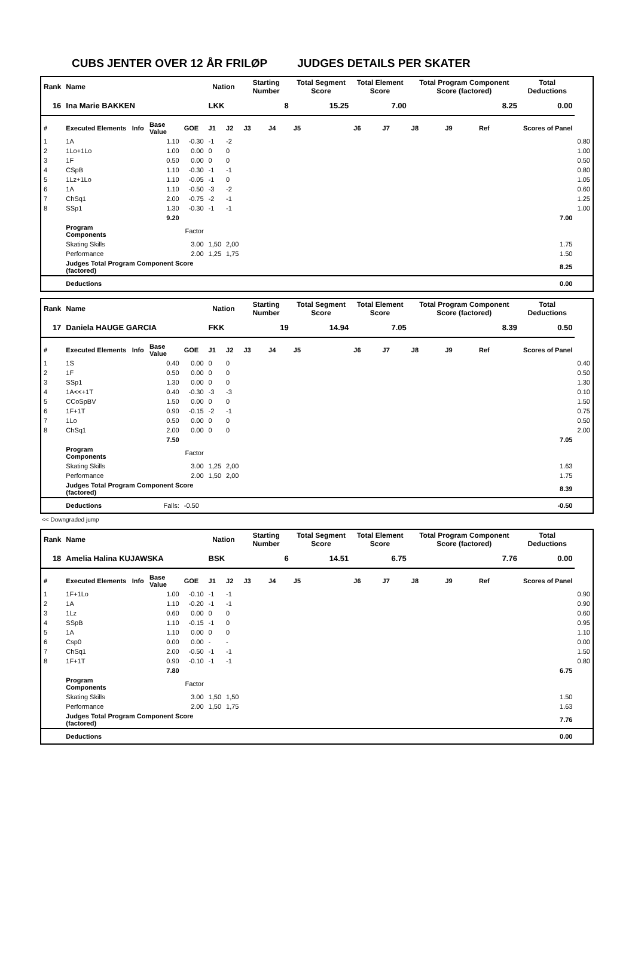CUBS JENTER OVER 12 ÅR FRILØP JUDGES DETAILS PER SKATER
| Rank | Name | | | | Nation | | Starting Number | | Total Segment Score | Total Element Score | | Total Program Component Score (factored) | | | Total Deductions | |
| --- | --- | --- | --- | --- | --- | --- | --- | --- | --- | --- | --- | --- | --- | --- | --- | --- |
| 16 | Ina Marie BAKKEN | | | | LKK | | 8 | | 15.25 | 7.00 | | 8.25 | | | 0.00 | |
| # | Executed Elements | Info | Base Value | GOE | J1 | J2 | J3 | J4 | J5 | J6 | J7 | J8 | J9 | Ref | Scores of Panel | |
| 1 | 1A | | 1.10 | -0.30 | -1 | -2 | | | | | | | | | | 0.80 |
| 2 | 1Lo+1Lo | | 1.00 | 0.00 | 0 | 0 | | | | | | | | | | 1.00 |
| 3 | 1F | | 0.50 | 0.00 | 0 | 0 | | | | | | | | | | 0.50 |
| 4 | CSpB | | 1.10 | -0.30 | -1 | -1 | | | | | | | | | | 0.80 |
| 5 | 1Lz+1Lo | | 1.10 | -0.05 | -1 | 0 | | | | | | | | | | 1.05 |
| 6 | 1A | | 1.10 | -0.50 | -3 | -2 | | | | | | | | | | 0.60 |
| 7 | ChSq1 | | 2.00 | -0.75 | -2 | -1 | | | | | | | | | | 1.25 |
| 8 | SSp1 | | 1.30 | -0.30 | -1 | -1 | | | | | | | | | | 1.00 |
| | | | 9.20 | 7.00 | | | | | | | | | | | | |
| | Program Components | | | Factor | | | | | | | | | | | | |
| | Skating Skills | | | 3.00 | 1,50 | 2,00 | | | | | | | | | 1.75 | |
| | Performance | | | 2.00 | 1,25 | 1,75 | | | | | | | | | 1.50 | |
| | Judges Total Program Component Score (factored) | | | | 8.25 | | | | | | | | | | | |
| | Deductions | | | | 0.00 | | | | | | | | | | | |
| Rank | Name | | | | Nation | | Starting Number | | Total Segment Score | Total Element Score | | Total Program Component Score (factored) | | | Total Deductions | |
| --- | --- | --- | --- | --- | --- | --- | --- | --- | --- | --- | --- | --- | --- | --- | --- | --- |
| 17 | Daniela HAUGE GARCIA | | | | FKK | | 19 | | 14.94 | 7.05 | | 8.39 | | | 0.50 | |
| # | Executed Elements | Info | Base Value | GOE | J1 | J2 | J3 | J4 | J5 | J6 | J7 | J8 | J9 | Ref | Scores of Panel | |
| 1 | 1S | | 0.40 | 0.00 | 0 | 0 | | | | | | | | | | 0.40 |
| 2 | 1F | | 0.50 | 0.00 | 0 | 0 | | | | | | | | | | 0.50 |
| 3 | SSp1 | | 1.30 | 0.00 | 0 | 0 | | | | | | | | | | 1.30 |
| 4 | 1A<<+1T | | 0.40 | -0.30 | -3 | -3 | | | | | | | | | | 0.10 |
| 5 | CCoSpBV | | 1.50 | 0.00 | 0 | 0 | | | | | | | | | | 1.50 |
| 6 | 1F+1T | | 0.90 | -0.15 | -2 | -1 | | | | | | | | | | 0.75 |
| 7 | 1Lo | | 0.50 | 0.00 | 0 | 0 | | | | | | | | | | 0.50 |
| 8 | ChSq1 | | 2.00 | 0.00 | 0 | 0 | | | | | | | | | | 2.00 |
| | | | 7.50 | 7.05 | | | | | | | | | | | | |
| | Program Components | | | Factor | | | | | | | | | | | | |
| | Skating Skills | | | 3.00 | 1,25 | 2,00 | | | | | | | | | 1.63 | |
| | Performance | | | 2.00 | 1,50 | 2,00 | | | | | | | | | 1.75 | |
| | Judges Total Program Component Score (factored) | | | | 8.39 | | | | | | | | | | | |
| | Deductions | | Falls: | -0.50 | -0.50 | | | | | | | | | | | |
<< Downgraded jump
| Rank | Name | | | | Nation | | Starting Number | | Total Segment Score | Total Element Score | | Total Program Component Score (factored) | | | Total Deductions | |
| --- | --- | --- | --- | --- | --- | --- | --- | --- | --- | --- | --- | --- | --- | --- | --- | --- |
| 18 | Amelia Halina KUJAWSKA | | | | BSK | | 6 | | 14.51 | 6.75 | | 7.76 | | | 0.00 | |
| # | Executed Elements | Info | Base Value | GOE | J1 | J2 | J3 | J4 | J5 | J6 | J7 | J8 | J9 | Ref | Scores of Panel | |
| 1 | 1F+1Lo | | 1.00 | -0.10 | -1 | -1 | | | | | | | | | | 0.90 |
| 2 | 1A | | 1.10 | -0.20 | -1 | -1 | | | | | | | | | | 0.90 |
| 3 | 1Lz | | 0.60 | 0.00 | 0 | 0 | | | | | | | | | | 0.60 |
| 4 | SSpB | | 1.10 | -0.15 | -1 | 0 | | | | | | | | | | 0.95 |
| 5 | 1A | | 1.10 | 0.00 | 0 | 0 | | | | | | | | | | 1.10 |
| 6 | Csp0 | | 0.00 | 0.00 | - | - | | | | | | | | | | 0.00 |
| 7 | ChSq1 | | 2.00 | -0.50 | -1 | -1 | | | | | | | | | | 1.50 |
| 8 | 1F+1T | | 0.90 | -0.10 | -1 | -1 | | | | | | | | | | 0.80 |
| | | | 7.80 | 6.75 | | | | | | | | | | | | |
| | Program Components | | | Factor | | | | | | | | | | | | |
| | Skating Skills | | | 3.00 | 1,50 | 1,50 | | | | | | | | | 1.50 | |
| | Performance | | | 2.00 | 1,50 | 1,75 | | | | | | | | | 1.63 | |
| | Judges Total Program Component Score (factored) | | | | 7.76 | | | | | | | | | | | |
| | Deductions | | | | 0.00 | | | | | | | | | | | |